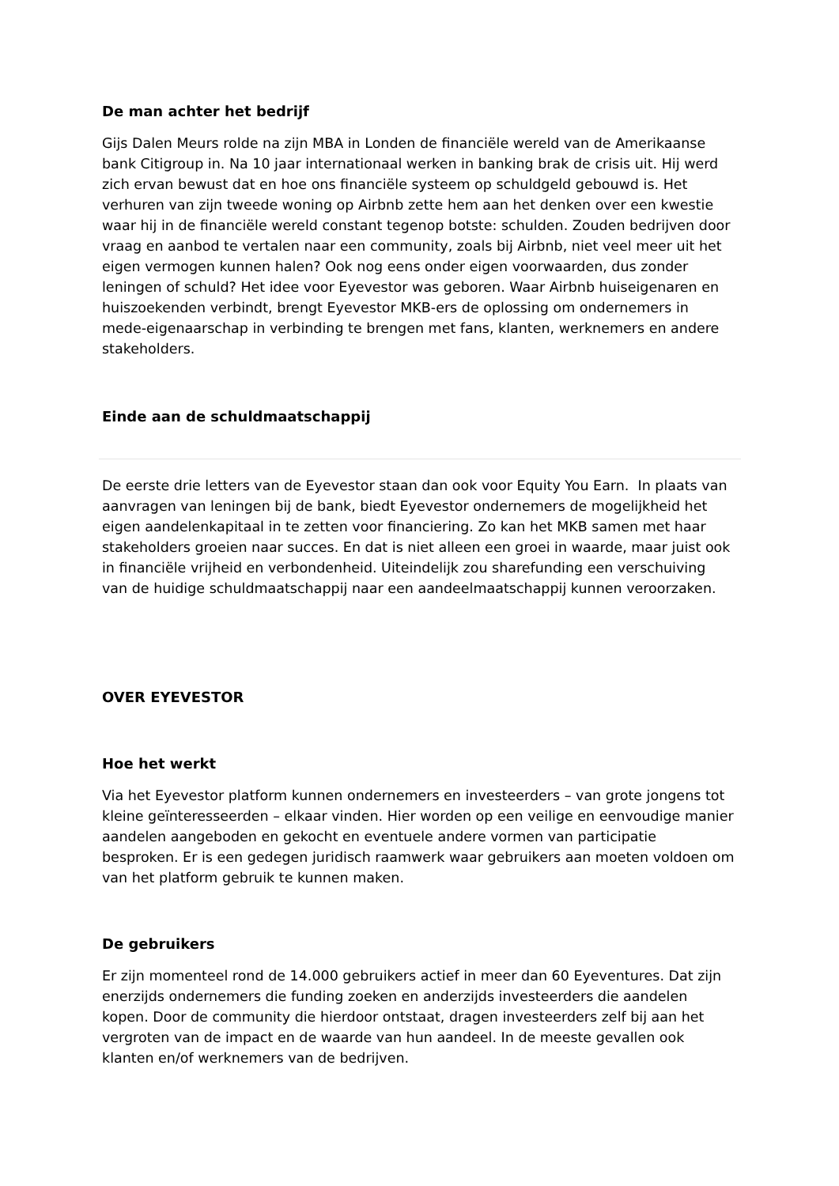De man achter het bedrijf
Gijs Dalen Meurs rolde na zijn MBA in Londen de financiële wereld van de Amerikaanse bank Citigroup in. Na 10 jaar internationaal werken in banking brak de crisis uit. Hij werd zich ervan bewust dat en hoe ons financiële systeem op schuldgeld gebouwd is. Het verhuren van zijn tweede woning op Airbnb zette hem aan het denken over een kwestie waar hij in de financiële wereld constant tegenop botste: schulden. Zouden bedrijven door vraag en aanbod te vertalen naar een community, zoals bij Airbnb, niet veel meer uit het eigen vermogen kunnen halen? Ook nog eens onder eigen voorwaarden, dus zonder leningen of schuld? Het idee voor Eyevestor was geboren. Waar Airbnb huiseigenaren en huiszoekenden verbindt, brengt Eyevestor MKB-ers de oplossing om ondernemers in mede-eigenaarschap in verbinding te brengen met fans, klanten, werknemers en andere stakeholders.
Einde aan de schuldmaatschappij
De eerste drie letters van de Eyevestor staan dan ook voor Equity You Earn. In plaats van aanvragen van leningen bij de bank, biedt Eyevestor ondernemers de mogelijkheid het eigen aandelenkapitaal in te zetten voor financiering. Zo kan het MKB samen met haar stakeholders groeien naar succes. En dat is niet alleen een groei in waarde, maar juist ook in financiële vrijheid en verbondenheid. Uiteindelijk zou sharefunding een verschuiving van de huidige schuldmaatschappij naar een aandeelmaatschappij kunnen veroorzaken.
OVER EYEVESTOR
Hoe het werkt
Via het Eyevestor platform kunnen ondernemers en investeerders – van grote jongens tot kleine geïnteresseerden – elkaar vinden. Hier worden op een veilige en eenvoudige manier aandelen aangeboden en gekocht en eventuele andere vormen van participatie besproken. Er is een gedegen juridisch raamwerk waar gebruikers aan moeten voldoen om van het platform gebruik te kunnen maken.
De gebruikers
Er zijn momenteel rond de 14.000 gebruikers actief in meer dan 60 Eyeventures. Dat zijn enerzijds ondernemers die funding zoeken en anderzijds investeerders die aandelen kopen. Door de community die hierdoor ontstaat, dragen investeerders zelf bij aan het vergroten van de impact en de waarde van hun aandeel. In de meeste gevallen ook klanten en/of werknemers van de bedrijven.